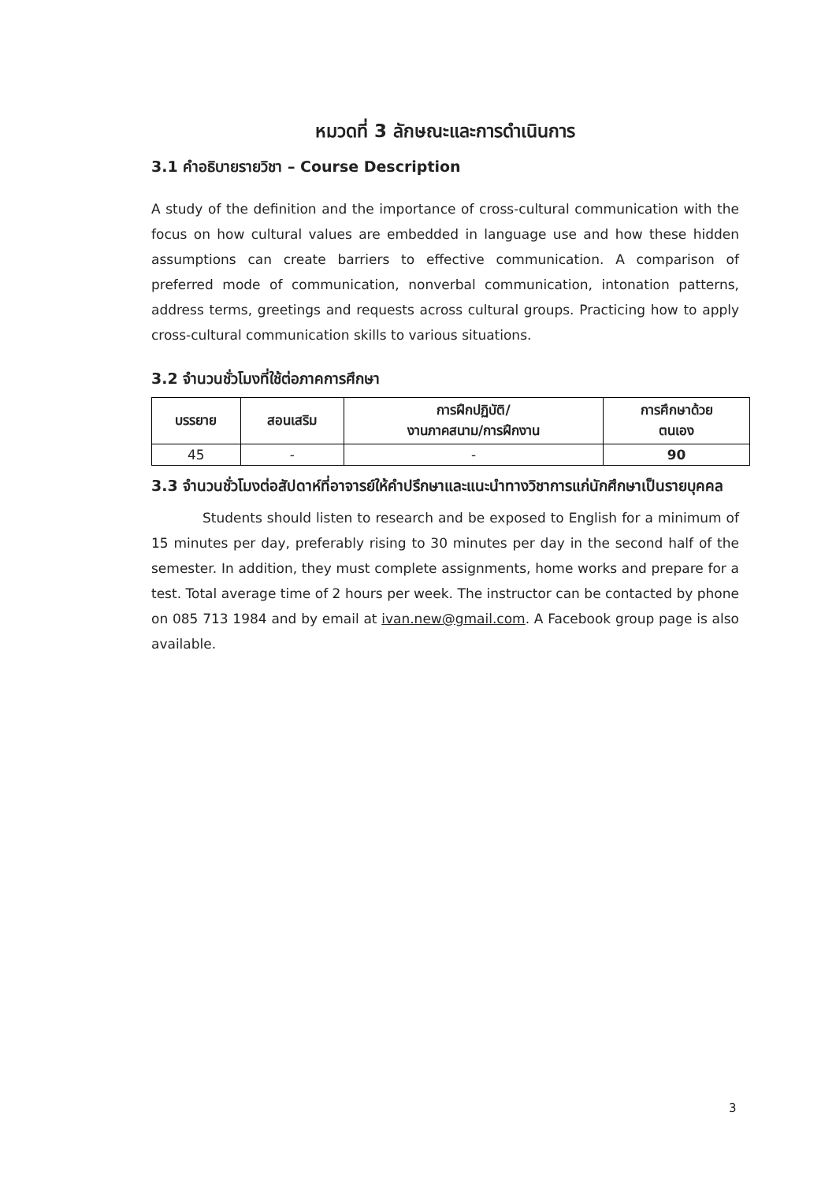หมวดที่ 3 ลักษณะและการดำเนินการ
3.1 คำอธิบายรายวิชา – Course Description
A study of the definition and the importance of cross-cultural communication with the focus on how cultural values are embedded in language use and how these hidden assumptions can create barriers to effective communication. A comparison of preferred mode of communication, nonverbal communication, intonation patterns, address terms, greetings and requests across cultural groups. Practicing how to apply cross-cultural communication skills to various situations.
3.2 จำนวนชั่วโมงที่ใช้ต่อภาคการศึกษา
| บรรยาย | สอนเสริม | การฝึกปฏิบัติ/ งานภาคสนาม/การฝึกงาน | การศึกษาด้วย ตนเอง |
| --- | --- | --- | --- |
| 45 | - | - | 90 |
3.3 จำนวนชั่วโมงต่อสัปดาห์ที่อาจารย์ให้คำปรึกษาและแนะนำทางวิชาการแก่นักศึกษาเป็นรายบุคคล
Students should listen to research and be exposed to English for a minimum of 15 minutes per day, preferably rising to 30 minutes per day in the second half of the semester. In addition, they must complete assignments, home works and prepare for a test. Total average time of 2 hours per week. The instructor can be contacted by phone on 085 713 1984 and by email at ivan.new@gmail.com. A Facebook group page is also available.
3